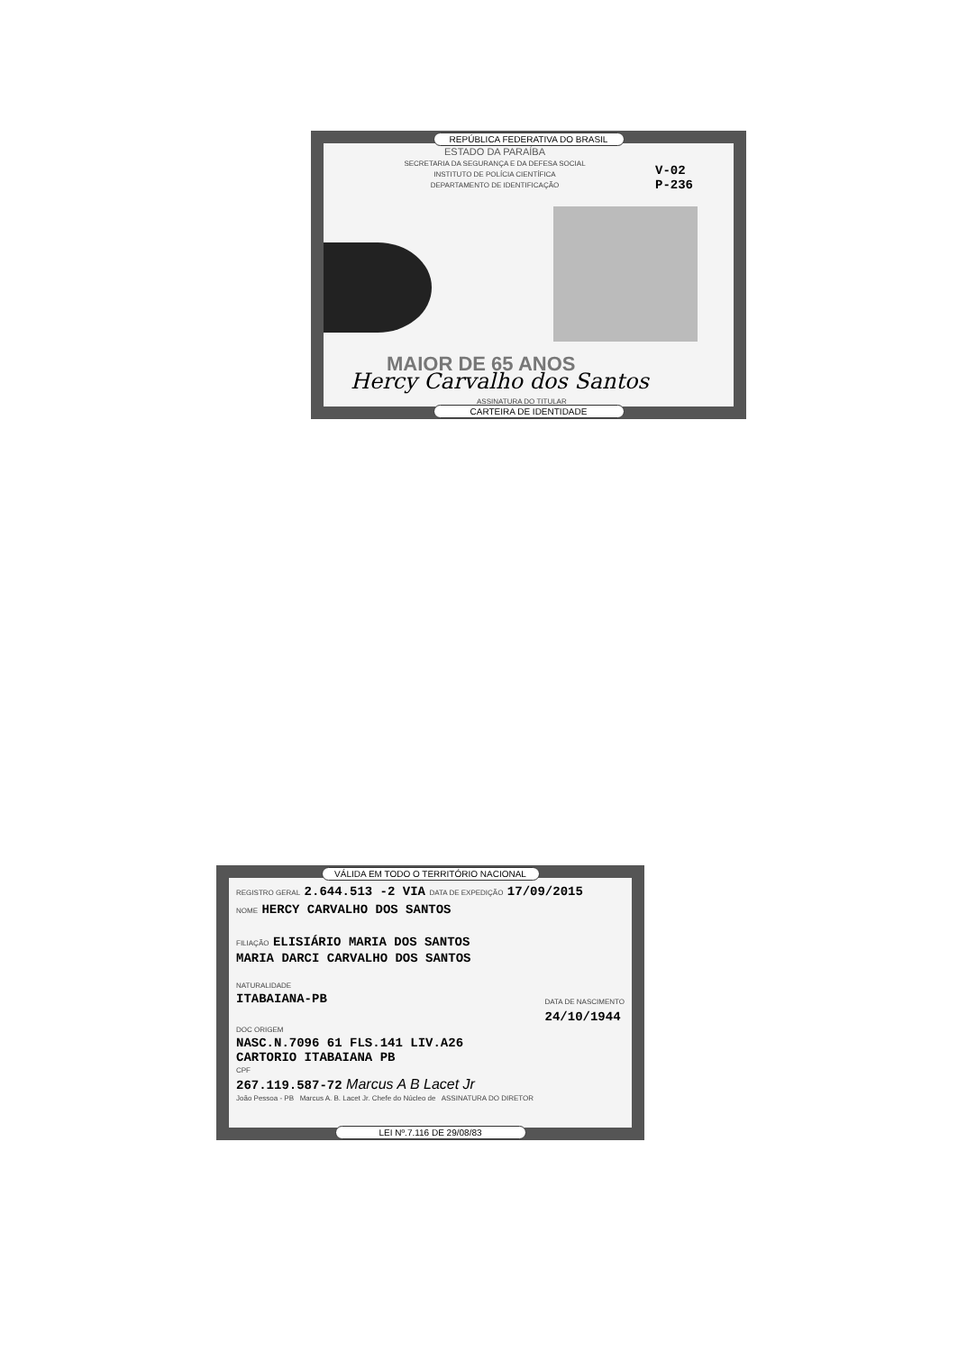REPÚBLICA FEDERATIVA DO BRASIL
ESTADO DA PARAÍBA
SECRETARIA DA SEGURANÇA E DA DEFESA SOCIAL
INSTITUTO DE POLÍCIA CIENTÍFICA
DEPARTAMENTO DE IDENTIFICAÇÃO
V-02
P-236
MAIOR DE 65 ANOS
Hercy Carvalho dos Santos
ASSINATURA DO TITULAR
CARTEIRA DE IDENTIDADE
VÁLIDA EM TODO O TERRITÓRIO NACIONAL
REGISTRO GERAL 2.644.513 -2 VIA DATA DE EXPEDIÇÃO 17/09/2015
NOME HERCY CARVALHO DOS SANTOS
FILIAÇÃO ELISIÁRIO MARIA DOS SANTOS
MARIA DARCI CARVALHO DOS SANTOS
NATURALIDADE
ITABAIANA-PB DATA DE NASCIMENTO
24/10/1944
DOC ORIGEM
NASC.N.7096 61 FLS.141 LIV.A26
CARTORIO ITABAIANA PB
CPF
267.119.587-72 Marcus A B Lacet Jr
João Pessoa - PB Marcus A. B. Lacet Jr. Chefe do Núcleo de ASSINATURA DO DIRETOR
LEI Nº.7.116 DE 29/08/83